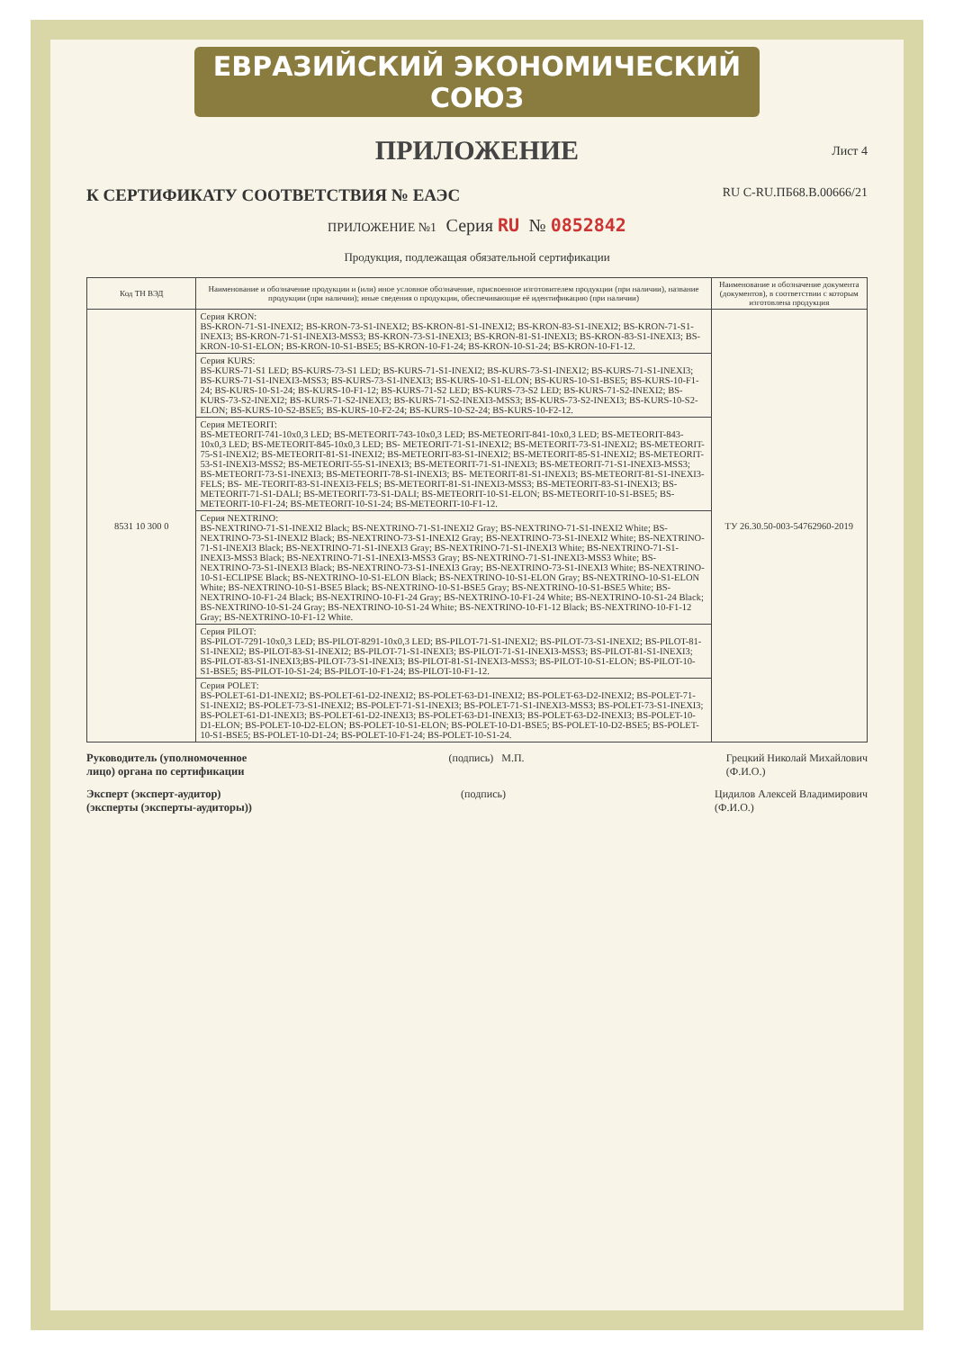ЕВРАЗИЙСКИЙ ЭКОНОМИЧЕСКИЙ СОЮЗ
ПРИЛОЖЕНИЕ
Лист 4
К СЕРТИФИКАТУ СООТВЕТСТВИЯ № ЕАЭС RU C-RU.ПБ68.В.00666/21
ПРИЛОЖЕНИЕ №1 Серия RU № 0852842
Продукция, подлежащая обязательной сертификации
| Код ТН ВЭД | Наименование и обозначение продукции и (или) иное условное обозначение, присвоенное изготовителем продукции (при наличии), название продукции (при наличии); иные сведения о продукции, обеспечивающие её идентификацию (при наличии) | Наименование и обозначение документа (документов), в соответствии с которым изготовлена продукция |
| --- | --- | --- |
| 8531 10 300 0 | Серия KRON: BS-KRON-71-S1-INEXI2; BS-KRON-73-S1-INEXI2; BS-KRON-81-S1-INEXI2; BS-KRON-83-S1-INEXI2; BS-KRON-71-S1-INEXI3; BS-KRON-71-S1-INEXI3-MSS3; BS-KRON-73-S1-INEXI3; BS-KRON-81-S1-INEXI3; BS-KRON-83-S1-INEXI3; BS-KRON-10-S1-ELON; BS-KRON-10-S1-BSE5; BS-KRON-10-F1-24; BS-KRON-10-S1-24; BS-KRON-10-F1-12. | ТУ 26.30.50-003-54762960-2019 |
| | Серия KURS: BS-KURS-71-S1 LED; BS-KURS-73-S1 LED; BS-KURS-71-S1-INEXI2; BS-KURS-73-S1-INEXI2; BS-KURS-71-S1-INEXI3; BS-KURS-71-S1-INEXI3-MSS3; BS-KURS-73-S1-INEXI3; BS-KURS-10-S1-ELON; BS-KURS-10-S1-BSE5; BS-KURS-10-F1-24; BS-KURS-10-S1-24; BS-KURS-10-F1-12; BS-KURS-71-S2 LED; BS-KURS-73-S2 LED; BS-KURS-71-S2-INEXI2; BS-KURS-73-S2-INEXI2; BS-KURS-71-S2-INEXI3; BS-KURS-71-S2-INEXI3-MSS3; BS-KURS-73-S2-INEXI3; BS-KURS-10-S2-ELON; BS-KURS-10-S2-BSE5; BS-KURS-10-F2-24; BS-KURS-10-S2-24; BS-KURS-10-F2-12. | |
| | Серия METEORIT: BS-METEORIT-741-10x0,3 LED; BS-METEORIT-743-10x0,3 LED; BS-METEORIT-841-10x0,3 LED; BS-METEORIT-843-10x0,3 LED; BS-METEORIT-845-10x0,3 LED; BS- METEORIT-71-S1-INEXI2; BS-METEORIT-73-S1-INEXI2; BS-METEORIT-75-S1-INEXI2; BS-METEORIT-81-S1-INEXI2; BS-METEORIT-83-S1-INEXI2; BS-METEORIT-85-S1-INEXI2; BS-METEORIT-53-S1-INEXI3-MSS2; BS-METEORIT-55-S1-INEXI3; BS-METEORIT-71-S1-INEXI3; BS-METEORIT-71-S1-INEXI3-MSS3; BS-METEORIT-73-S1-INEXI3; BS-METEORIT-78-S1-INEXI3; BS- METEORIT-81-S1-INEXI3; BS-METEORIT-81-S1-INEXI3-FELS; BS- ME-TEORIT-83-S1-INEXI3-FELS; BS-METEORIT-81-S1-INEXI3-MSS3; BS-METEORIT-83-S1-INEXI3; BS-METEORIT-71-S1-DALI; BS-METEORIT-73-S1-DALI; BS-METEORIT-10-S1-ELON; BS-METEORIT-10-S1-BSE5; BS-METEORIT-10-F1-24; BS-METEORIT-10-S1-24; BS-METEORIT-10-F1-12. | |
| | Серия NEXTRINO: BS-NEXTRINO-71-S1-INEXI2 Black; BS-NEXTRINO-71-S1-INEXI2 Gray; BS-NEXTRINO-71-S1-INEXI2 White; BS-NEXTRINO-73-S1-INEXI2 Black; BS-NEXTRINO-73-S1-INEXI2 Gray; BS-NEXTRINO-73-S1-INEXI2 White; BS-NEXTRINO-71-S1-INEXI3 Black; BS-NEXTRINO-71-S1-INEXI3 Gray; BS-NEXTRINO-71-S1-INEXI3 White; BS-NEXTRINO-71-S1-INEXI3-MSS3 Black; BS-NEXTRINO-71-S1-INEXI3-MSS3 Gray; BS-NEXTRINO-71-S1-INEXI3-MSS3 White; BS-NEXTRINO-73-S1-INEXI3 Black; BS-NEXTRINO-73-S1-INEXI3 Gray; BS-NEXTRINO-73-S1-INEXI3 White; BS-NEXTRINO-10-S1-ECLIPSE Black; BS-NEXTRINO-10-S1-ELON Black; BS-NEXTRINO-10-S1-ELON Gray; BS-NEXTRINO-10-S1-ELON White; BS-NEXTRINO-10-S1-BSE5 Black; BS-NEXTRINO-10-S1-BSE5 Gray; BS-NEXTRINO-10-S1-BSE5 White; BS-NEXTRINO-10-F1-24 Black; BS-NEXTRINO-10-F1-24 Gray; BS-NEXTRINO-10-F1-24 White; BS-NEXTRINO-10-S1-24 Black; BS-NEXTRINO-10-S1-24 Gray; BS-NEXTRINO-10-S1-24 White; BS-NEXTRINO-10-F1-12 Black; BS-NEXTRINO-10-F1-12 Gray; BS-NEXTRINO-10-F1-12 White. | |
| | Серия PILOT: BS-PILOT-7291-10x0,3 LED; BS-PILOT-8291-10x0,3 LED; BS-PILOT-71-S1-INEXI2; BS-PILOT-73-S1-INEXI2; BS-PILOT-81-S1-INEXI2; BS-PILOT-83-S1-INEXI2; BS-PILOT-71-S1-INEXI3; BS-PILOT-71-S1-INEXI3-MSS3; BS-PILOT-81-S1-INEXI3; BS-PILOT-83-S1-INEXI3;BS-PILOT-73-S1-INEXI3; BS-PILOT-81-S1-INEXI3-MSS3; BS-PILOT-10-S1-ELON; BS-PILOT-10-S1-BSE5; BS-PILOT-10-S1-24; BS-PILOT-10-F1-24; BS-PILOT-10-F1-12. | |
| | Серия POLET: BS-POLET-61-D1-INEXI2; BS-POLET-61-D2-INEXI2; BS-POLET-63-D1-INEXI2; BS-POLET-63-D2-INEXI2; BS-POLET-71-S1-INEXI2; BS-POLET-73-S1-INEXI2; BS-POLET-71-S1-INEXI3; BS-POLET-71-S1-INEXI3-MSS3; BS-POLET-73-S1-INEXI3; BS-POLET-61-D1-INEXI3; BS-POLET-61-D2-INEXI3; BS-POLET-63-D1-INEXI3; BS-POLET-63-D2-INEXI3; BS-POLET-10-D1-ELON; BS-POLET-10-D2-ELON; BS-POLET-10-S1-ELON; BS-POLET-10-D1-BSE5; BS-POLET-10-D2-BSE5; BS-POLET-10-S1-BSE5; BS-POLET-10-D1-24; BS-POLET-10-F1-24; BS-POLET-10-S1-24. | |
Руководитель (уполномоченное
лицо) органа по сертификации (подпись) М.П. Грецкий Николай Михайлович
(Ф.И.О.)
Эксперт (эксперт-аудитор)
(эксперты (эксперты-аудиторы)) (подпись) Цидилов Алексей Владимирович
(Ф.И.О.)